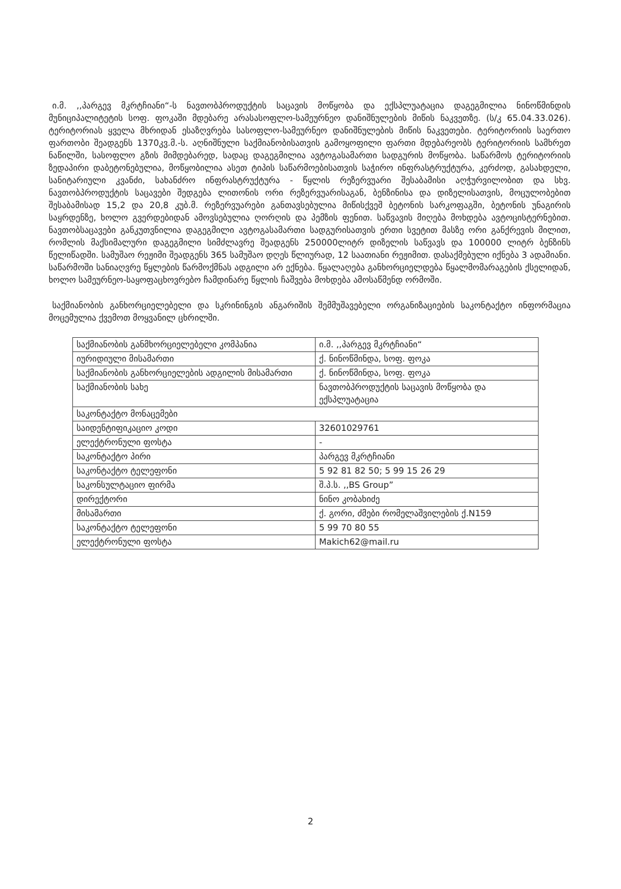ი.მ. ,,პარგევ მკრტჩიანი“-ს ნავთობპროდუქტის საცავის მოწყობა და ექსპლუატაცია დაგეგმილია ნინოწმინდის მუნიციპალიტეტის სოფ. ფოკაში მდებარე არასასოფლო-სამეურნეო დანიშნულების მიწის ნაკვეთზე. (ს/კ 65.04.33.026). ტერიტორიას ყველა მხრიდან ესაზღვრება სასოფლო-სამეურნეო დანიშნულების მიწის ნაკვეთები. ტერიტორიის საერთო ფართობი შეადგენს 1370კვ.მ.-ს. აღნიშნული საქმიანობისათვის გამოყოფილი ფართი მდებარეობს ტერიტორიის სამხრეთ ნაწილში, სასოფლო გზის მიმდებარედ, სადაც დაგეგმილია ავტოგასამართი სადგურის მოწყობა. საწარმოს ტერიტორიის ზედაპირი დაბეტონებულია, მოწყობილია ასეთ ტიპის საწარმოებისათვის საჭირო ინფრასტრუქტურა, კერძოდ, გასახდელი, სანიტარიული კვანძი, სახანძრო ინფრასტრუქტურა - წყლის რეზერვუარი შესაბამისი აღჭურვილობით და სხვ. ნავთობპროდუქტის საცავები შედგება ლითონის ორი რეზერვუარისაგან, ბენზინისა და დიზელისათვის, მოცულობებით შესაბამისად 15,2 და 20,8 კუბ.მ. რეზერვუარები განთავსებულია მიწისქვეშ ბეტონის სარკოფაგში, ბეტონის უნაგირის საყრდენზე, ხოლო გვერდებიდან ამოვსებულია ღორღის და პემზის ფენით. საწვავის მიღება მოხდება ავტოცისტერნებით. ნავთობსაცავები განკუთვნილია დაგეგმილი ავტოგასამართი სადგურისათვის ერთი სვეტით მასზე ორი განქრევის მილით, რომლის მაქსიმალური დაგეგმილი სიმძლავრე შეადგენს 250000ლიტრ დიზელის საწვავს და 100000 ლიტრ ბენზინს წელიწადში. სამუშაო რეჟიმი შეადგენს 365 სამუშაო დღეს წლიურად, 12 საათიანი რეჟიმით. დასაქმებული იქნება 3 ადამიანი. საწარმოში სანიაღვრე წყლების წარმოქმნას ადგილი არ ექნება. წყალაღება განხორციელდება წყალმომარაგების ქსელიდან, ხოლო სამეურნეო-საყოფაცხოვრებო ჩამდინარე წყლის ჩაშვება მოხდება ამოსაწმენდ ორმოში.
საქმიანობის განხორციელებელი და სკრინინგის ანგარიშის შემმუშავებელი ორგანიზაციების საკონტაქტო ინფორმაცია მოცემულია ქვემოთ მოყვანილ ცხრილში.
| საქმიანობის განმხორციელებელი კომპანია | ი.მ. ,,პარგევ მკრტჩიანი“ |
| იურიდიული მისამართი | ქ. ნინოწმინდა, სოფ. ფოკა |
| საქმიანობის განხორციელების ადგილის მისამართი | ქ. ნინოწმინდა, სოფ. ფოკა |
| საქმიანობის სახე | ნავთობპროდუქტის საცავის მოწყობა და ექსპლუატაცია |
| საკონტაქტო მონაცემები | |
| საიდენტიფიკაციო კოდი | 32601029761 |
| ელექტრონული ფოსტა | - |
| საკონტაქტო პირი | პარგევ მკრტჩიანი |
| საკონტაქტო ტელეფონი | 5 92 81 82 50; 5 99 15 26 29 |
| საკონსულტაციო ფირმა | შ.პ.ს. ,,BS Group” |
| დირექტორი | ნინო კობახიძე |
| მისამართი | ქ. გორი, ძმები რომელაშვილების ქ.N159 |
| საკონტაქტო ტელეფონი | 5 99 70 80 55 |
| ელექტრონული ფოსტა | Makich62@mail.ru |
2